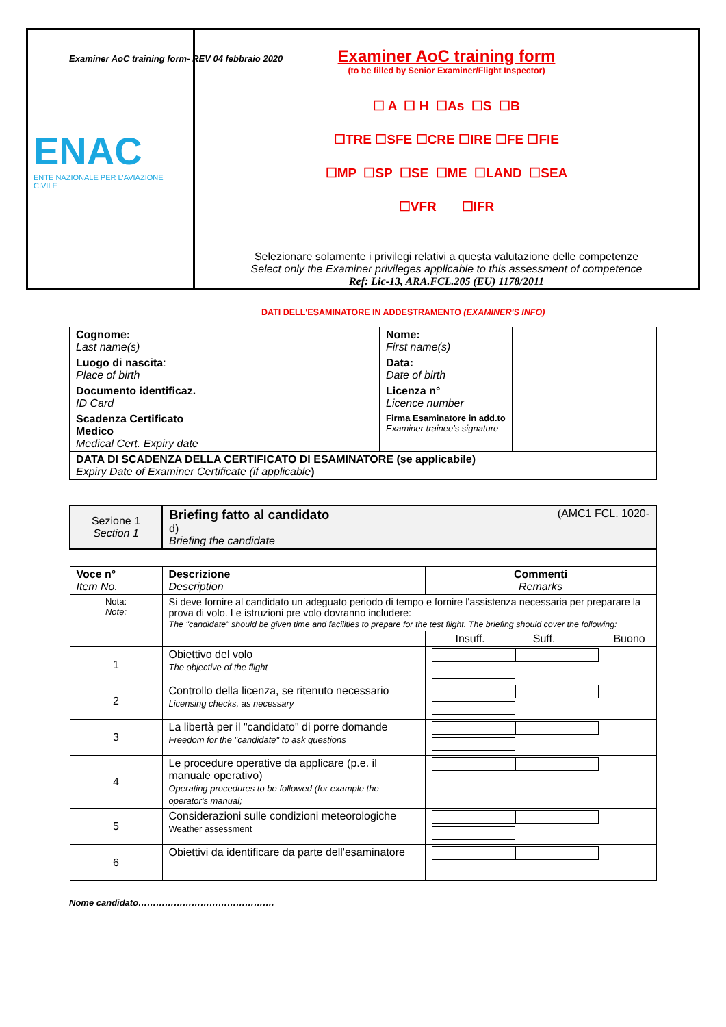Examiner AoC training form- REV 04 febbraio 2020
| ENAC ENTE NAZIONALE PER L'AVIAZIONE CIVILE | Examiner AoC training form (to be filled by Senior Examiner/Flight Inspector) ☐ A ☐ H ☐As ☐S ☐B ☐TRE ☐SFE ☐CRE ☐IRE ☐FE ☐FIE ☐MP ☐SP ☐SE ☐ME ☐LAND ☐SEA ☐VFR ☐IFR Selezionare solamente i privilegi relativi a questa valutazione delle competenze Select only the Examiner privileges applicable to this assessment of competence Ref: Lic-13, ARA.FCL.205 (EU) 1178/2011 |
DATI DELL'ESAMINATORE IN ADDESTRAMENTO (EXAMINER'S INFO)
| Cognome: Last name(s) | | Nome: First name(s) | |
| Luogo di nascita : Place of birth | | Data: Date of birth | |
| Documento identificaz. ID Card | | Licenza n° Licence number | |
| Scadenza Certificato Medico Medical Cert. Expiry date | | Firma Esaminatore in add.to Examiner trainee's signature | |
| DATA DI SCADENZA DELLA CERTIFICATO DI ESAMINATORE (se applicabile) Expiry Date of Examiner Certificate (if applicable ) | | | |
| Sezione 1 Section 1 | Briefing fatto al candidato (AMC1 FCL. 1020- d) Briefing the candidate | |
| Voce n° Item No. | Descrizione Description | Commenti Remarks |
| Nota: Note: | Si deve fornire al candidato un adeguato periodo di tempo e fornire l'assistenza necessaria per preparare la prova di volo. Le istruzioni pre volo dovranno includere: The "candidate" should be given time and facilities to prepare for the test flight. The briefing should cover the following: | |
| | | Insuff. Suff. Buono |
| 1 | Obiettivo del volo The objective of the flight | |
| 2 | Controllo della licenza, se ritenuto necessario Licensing checks, as necessary | |
| 3 | La libertà per il "candidato" di porre domande Freedom for the "candidate" to ask questions | |
| 4 | Le procedure operative da applicare (p.e. il manuale operativo) Operating procedures to be followed (for example the operator's manual; | |
| 5 | Considerazioni sulle condizioni meteorologiche Weather assessment | |
| 6 | Obiettivi da identificare da parte dell'esaminatore | |
Nome candidato……………………………………….